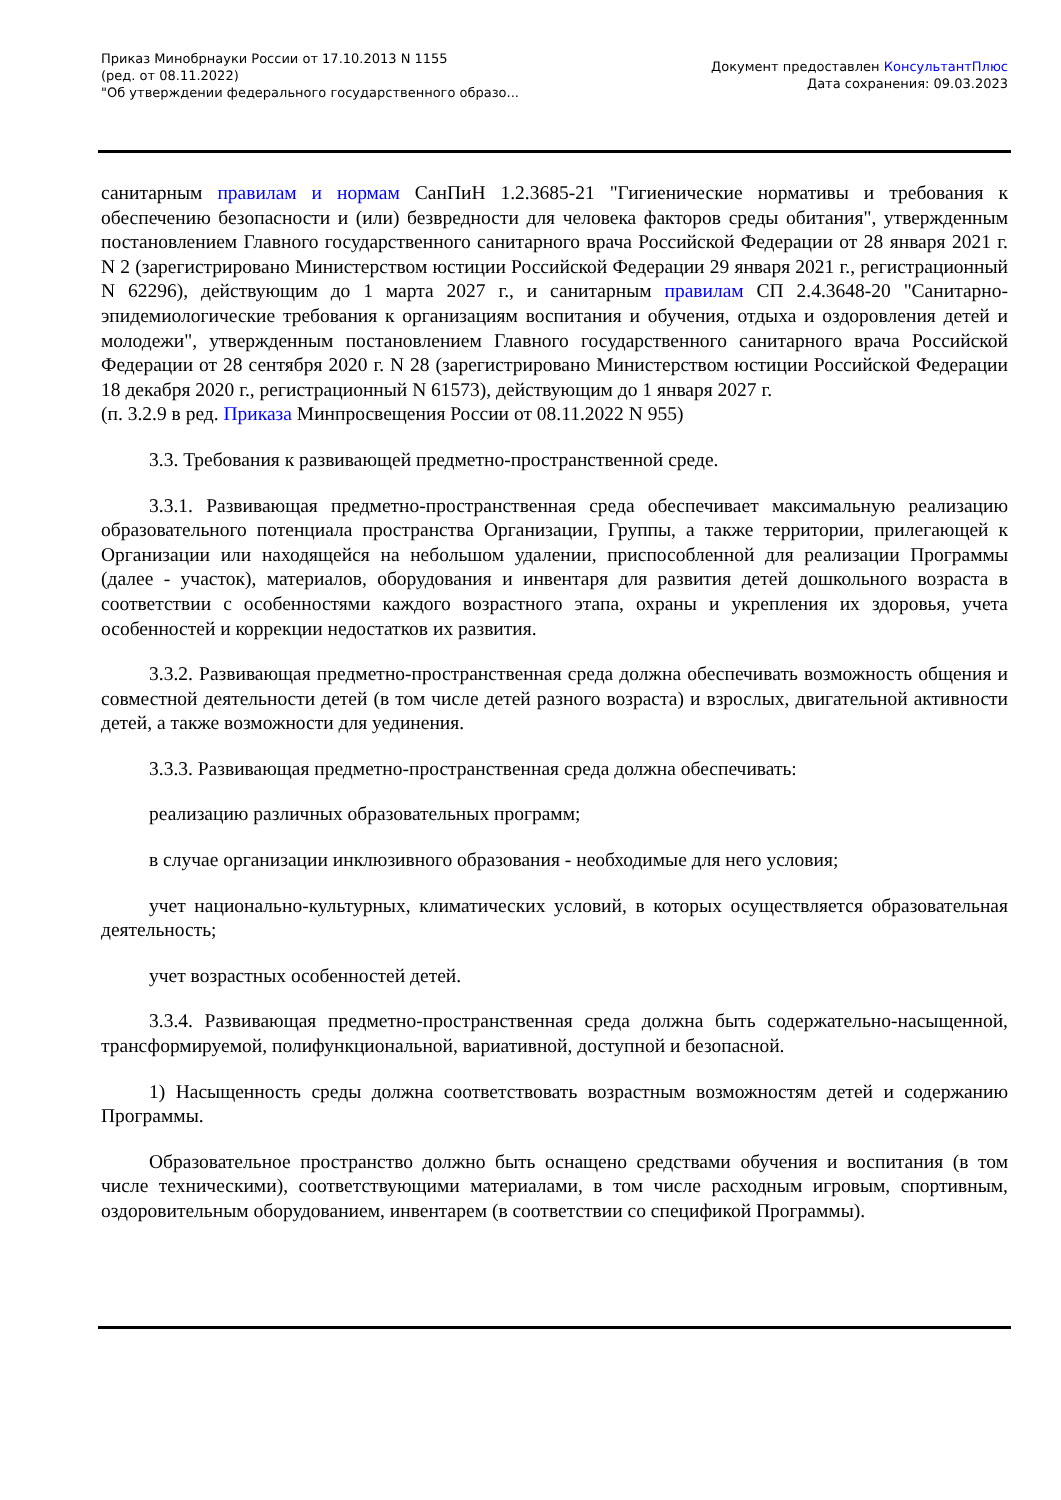Приказ Минобрнауки России от 17.10.2013 N 1155
(ред. от 08.11.2022)
"Об утверждении федерального государственного образо...
Документ предоставлен КонсультантПлюс
Дата сохранения: 09.03.2023
санитарным правилам и нормам СанПиН 1.2.3685-21 "Гигиенические нормативы и требования к обеспечению безопасности и (или) безвредности для человека факторов среды обитания", утвержденным постановлением Главного государственного санитарного врача Российской Федерации от 28 января 2021 г. N 2 (зарегистрировано Министерством юстиции Российской Федерации 29 января 2021 г., регистрационный N 62296), действующим до 1 марта 2027 г., и санитарным правилам СП 2.4.3648-20 "Санитарно-эпидемиологические требования к организациям воспитания и обучения, отдыха и оздоровления детей и молодежи", утвержденным постановлением Главного государственного санитарного врача Российской Федерации от 28 сентября 2020 г. N 28 (зарегистрировано Министерством юстиции Российской Федерации 18 декабря 2020 г., регистрационный N 61573), действующим до 1 января 2027 г.
(п. 3.2.9 в ред. Приказа Минпросвещения России от 08.11.2022 N 955)
3.3. Требования к развивающей предметно-пространственной среде.
3.3.1. Развивающая предметно-пространственная среда обеспечивает максимальную реализацию образовательного потенциала пространства Организации, Группы, а также территории, прилегающей к Организации или находящейся на небольшом удалении, приспособленной для реализации Программы (далее - участок), материалов, оборудования и инвентаря для развития детей дошкольного возраста в соответствии с особенностями каждого возрастного этапа, охраны и укрепления их здоровья, учета особенностей и коррекции недостатков их развития.
3.3.2. Развивающая предметно-пространственная среда должна обеспечивать возможность общения и совместной деятельности детей (в том числе детей разного возраста) и взрослых, двигательной активности детей, а также возможности для уединения.
3.3.3. Развивающая предметно-пространственная среда должна обеспечивать:
реализацию различных образовательных программ;
в случае организации инклюзивного образования - необходимые для него условия;
учет национально-культурных, климатических условий, в которых осуществляется образовательная деятельность;
учет возрастных особенностей детей.
3.3.4. Развивающая предметно-пространственная среда должна быть содержательно-насыщенной, трансформируемой, полифункциональной, вариативной, доступной и безопасной.
1) Насыщенность среды должна соответствовать возрастным возможностям детей и содержанию Программы.
Образовательное пространство должно быть оснащено средствами обучения и воспитания (в том числе техническими), соответствующими материалами, в том числе расходным игровым, спортивным, оздоровительным оборудованием, инвентарем (в соответствии со спецификой Программы).